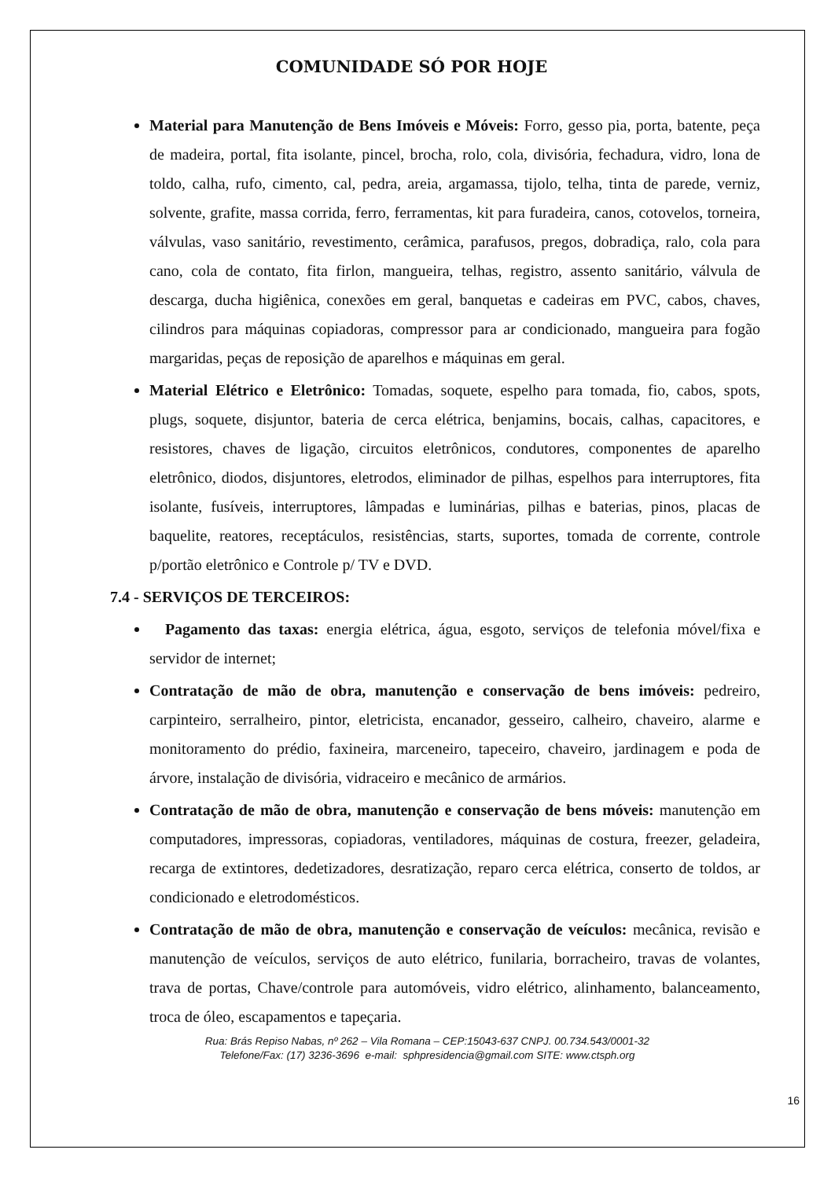COMUNIDADE SÓ POR HOJE
Material para Manutenção de Bens Imóveis e Móveis: Forro, gesso pia, porta, batente, peça de madeira, portal, fita isolante, pincel, brocha, rolo, cola, divisória, fechadura, vidro, lona de toldo, calha, rufo, cimento, cal, pedra, areia, argamassa, tijolo, telha, tinta de parede, verniz, solvente, grafite, massa corrida, ferro, ferramentas, kit para furadeira, canos, cotovelos, torneira, válvulas, vaso sanitário, revestimento, cerâmica, parafusos, pregos, dobradiça, ralo, cola para cano, cola de contato, fita firlon, mangueira, telhas, registro, assento sanitário, válvula de descarga, ducha higiênica, conexões em geral, banquetas e cadeiras em PVC, cabos, chaves, cilindros para máquinas copiadoras, compressor para ar condicionado, mangueira para fogão margaridas, peças de reposição de aparelhos e máquinas em geral.
Material Elétrico e Eletrônico: Tomadas, soquete, espelho para tomada, fio, cabos, spots, plugs, soquete, disjuntor, bateria de cerca elétrica, benjamins, bocais, calhas, capacitores, e resistores, chaves de ligação, circuitos eletrônicos, condutores, componentes de aparelho eletrônico, diodos, disjuntores, eletrodos, eliminador de pilhas, espelhos para interruptores, fita isolante, fusíveis, interruptores, lâmpadas e luminárias, pilhas e baterias, pinos, placas de baquelite, reatores, receptáculos, resistências, starts, suportes, tomada de corrente, controle p/portão eletrônico e Controle p/ TV e DVD.
7.4 - SERVIÇOS DE TERCEIROS:
Pagamento das taxas: energia elétrica, água, esgoto, serviços de telefonia móvel/fixa e servidor de internet;
Contratação de mão de obra, manutenção e conservação de bens imóveis: pedreiro, carpinteiro, serralheiro, pintor, eletricista, encanador, gesseiro, calheiro, chaveiro, alarme e monitoramento do prédio, faxineira, marceneiro, tapeceiro, chaveiro, jardinagem e poda de árvore, instalação de divisória, vidraceiro e mecânico de armários.
Contratação de mão de obra, manutenção e conservação de bens móveis: manutenção em computadores, impressoras, copiadoras, ventiladores, máquinas de costura, freezer, geladeira, recarga de extintores, dedetizadores, desratização, reparo cerca elétrica, conserto de toldos, ar condicionado e eletrodomésticos.
Contratação de mão de obra, manutenção e conservação de veículos: mecânica, revisão e manutenção de veículos, serviços de auto elétrico, funilaria, borracheiro, travas de volantes, trava de portas, Chave/controle para automóveis, vidro elétrico, alinhamento, balanceamento, troca de óleo, escapamentos e tapeçaria.
Rua: Brás Repiso Nabas, nº 262 – Vila Romana – CEP:15043-637 CNPJ. 00.734.543/0001-32
Telefone/Fax: (17) 3236-3696 e-mail: sphpresidencia@gmail.com SITE: www.ctsph.org
16